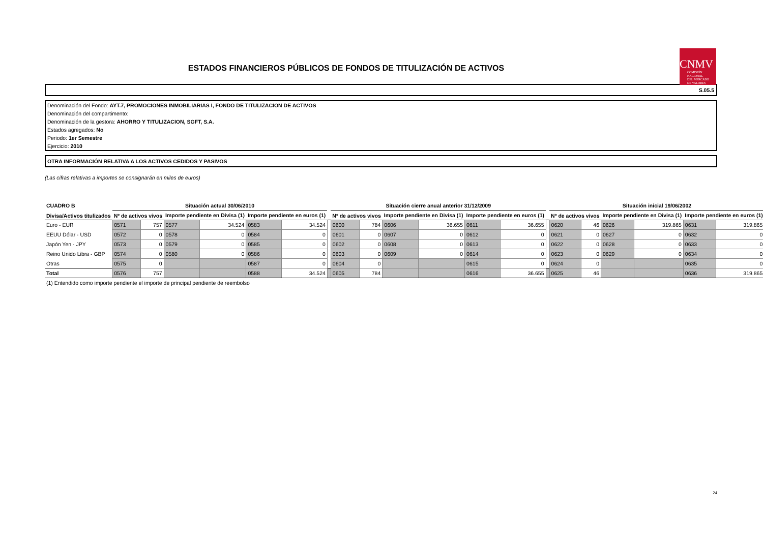ESTADOS FINANCIEROS PÚBLICOS DE FONDOS DE TITULIZACIÓN DE ACTIVOS
CNMV
COMISIÓN
NACIONAL
DEL MERCADO
DE VALORES
S.05.5
Denominación del Fondo: AYT.7, PROMOCIONES INMOBILIARIAS I, FONDO DE TITULIZACION DE ACTIVOS
Denominación del compartimento:
Denominación de la gestora: AHORRO Y TITULIZACION, SGFT, S.A.
Estados agregados: No
Periodo: 1er Semestre
Ejercicio: 2010
OTRA INFORMACIÓN RELATIVA A LOS ACTIVOS CEDIDOS Y PASIVOS
(Las cifras relativas a importes se consignarán en miles de euros)
| CUADRO B | Situación actual 30/06/2010 | | | | | | | Situación cierre anual anterior 31/12/2009 | | | | | | | Situación inicial 19/06/2002 | | | | | |
| Divisa/Activos titulizados | Nº de activos vivos | | Importe pendiente en Divisa (1) | | Importe pendiente en euros (1) | | | Nº de activos vivos | | Importe pendiente en Divisa (1) | | Importe pendiente en euros (1) | | | Nº de activos vivos | | Importe pendiente en Divisa (1) | | Importe pendiente en euros (1) | |
| Euro - EUR | 0571 | 757 | 0577 | 34.524 | 0583 | 34.524 | | 0600 | 784 | 0606 | 36.655 | 0611 | 36.655 | | 0620 | 46 | 0626 | 319.865 | 0631 | 319.865 |
| EEUU Dólar - USD | 0572 | 0 | 0578 | 0 | 0584 | 0 | | 0601 | 0 | 0607 | 0 | 0612 | 0 | | 0621 | 0 | 0627 | 0 | 0632 | 0 |
| Japón Yen - JPY | 0573 | 0 | 0579 | 0 | 0585 | 0 | | 0602 | 0 | 0608 | 0 | 0613 | 0 | | 0622 | 0 | 0628 | 0 | 0633 | 0 |
| Reino Unido Libra - GBP | 0574 | 0 | 0580 | 0 | 0586 | 0 | | 0603 | 0 | 0609 | 0 | 0614 | 0 | | 0623 | 0 | 0629 | 0 | 0634 | 0 |
| Otras | 0575 | 0 | | | 0587 | 0 | | 0604 | 0 | | | 0615 | 0 | | 0624 | 0 | | | 0635 | 0 |
| Total | 0576 | 757 | | | 0588 | 34.524 | | 0605 | 784 | | | 0616 | 36.655 | | 0625 | 46 | | | 0636 | 319.865 |
(1) Entendido como importe pendiente el importe de principal pendiente de reembolso
24